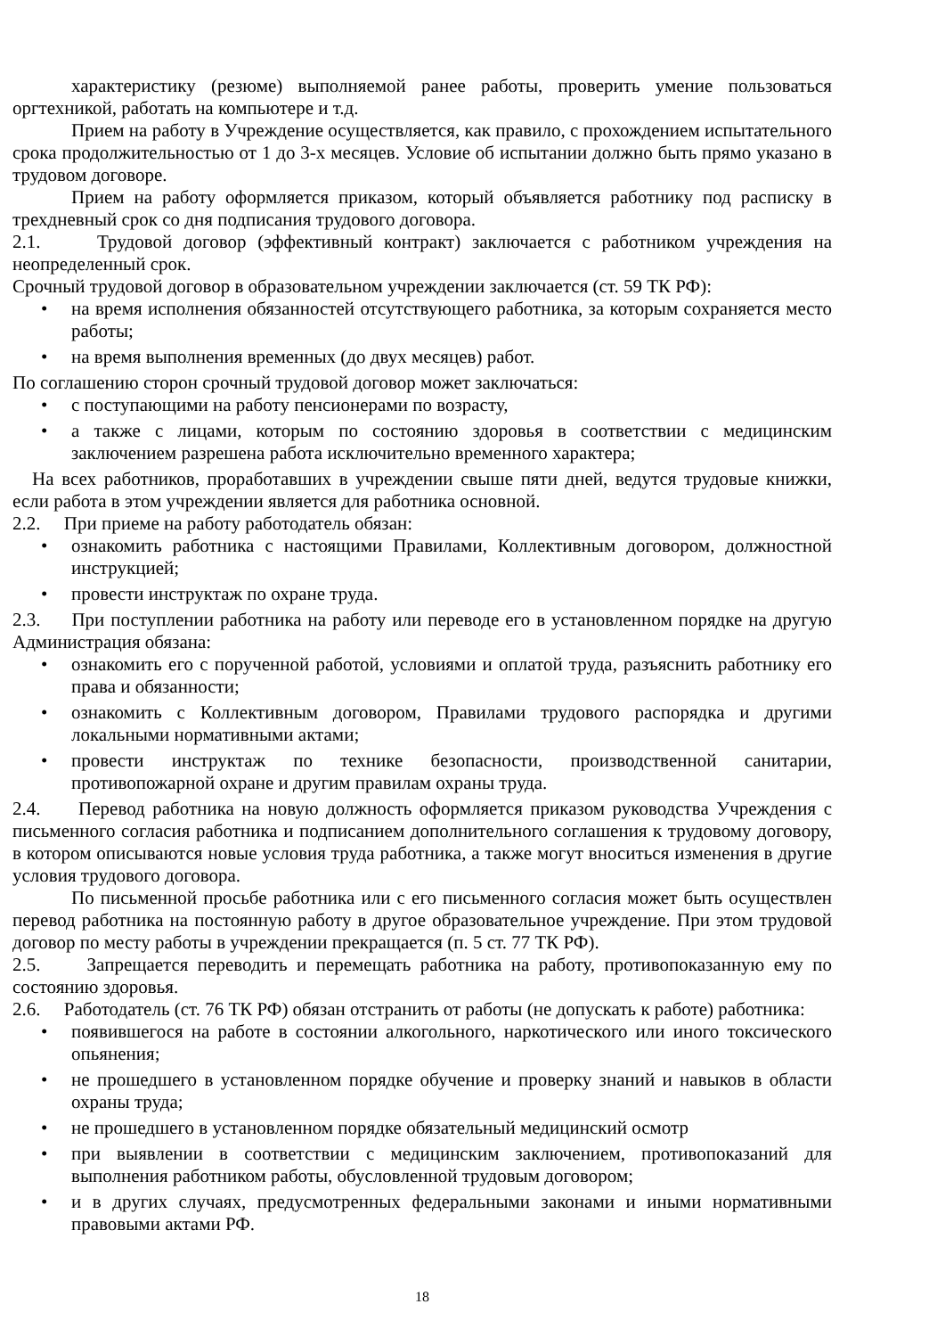характеристику (резюме) выполняемой ранее работы, проверить умение пользоваться оргтехникой, работать на компьютере и т.д.
Прием на работу в Учреждение осуществляется, как правило, с прохождением испытательного срока продолжительностью от 1 до 3-х месяцев. Условие об испытании должно быть прямо указано в трудовом договоре.
Прием на работу оформляется приказом, который объявляется работнику под расписку в трехдневный срок со дня подписания трудового договора.
2.1. Трудовой договор (эффективный контракт) заключается с работником учреждения на неопределенный срок.
Срочный трудовой договор в образовательном учреждении заключается (ст. 59 ТК РФ):
на время исполнения обязанностей отсутствующего работника, за которым сохраняется место работы;
на время выполнения временных (до двух месяцев) работ.
По соглашению сторон срочный трудовой договор может заключаться:
с поступающими на работу пенсионерами по возрасту,
а также с лицами, которым по состоянию здоровья в соответствии с медицинским заключением разрешена работа исключительно временного характера;
На всех работников, проработавших в учреждении свыше пяти дней, ведутся трудовые книжки, если работа в этом учреждении является для работника основной.
2.2. При приеме на работу работодатель обязан:
ознакомить работника с настоящими Правилами, Коллективным договором, должностной инструкцией;
провести инструктаж по охране труда.
2.3. При поступлении работника на работу или переводе его в установленном порядке на другую Администрация обязана:
ознакомить его с порученной работой, условиями и оплатой труда, разъяснить работнику его права и обязанности;
ознакомить с Коллективным договором, Правилами трудового распорядка и другими локальными нормативными актами;
провести инструктаж по технике безопасности, производственной санитарии, противопожарной охране и другим правилам охраны труда.
2.4. Перевод работника на новую должность оформляется приказом руководства Учреждения с письменного согласия работника и подписанием дополнительного соглашения к трудовому договору, в котором описываются новые условия труда работника, а также могут вноситься изменения в другие условия трудового договора.
По письменной просьбе работника или с его письменного согласия может быть осуществлен перевод работника на постоянную работу в другое образовательное учреждение. При этом трудовой договор по месту работы в учреждении прекращается (п. 5 ст. 77 ТК РФ).
2.5. Запрещается переводить и перемещать работника на работу, противопоказанную ему по состоянию здоровья.
2.6. Работодатель (ст. 76 ТК РФ) обязан отстранить от работы (не допускать к работе) работника:
появившегося на работе в состоянии алкогольного, наркотического или иного токсического опьянения;
не прошедшего в установленном порядке обучение и проверку знаний и навыков в области охраны труда;
не прошедшего в установленном порядке обязательный медицинский осмотр
при выявлении в соответствии с медицинским заключением, противопоказаний для выполнения работником работы, обусловленной трудовым договором;
и в других случаях, предусмотренных федеральными законами и иными нормативными правовыми актами РФ.
18